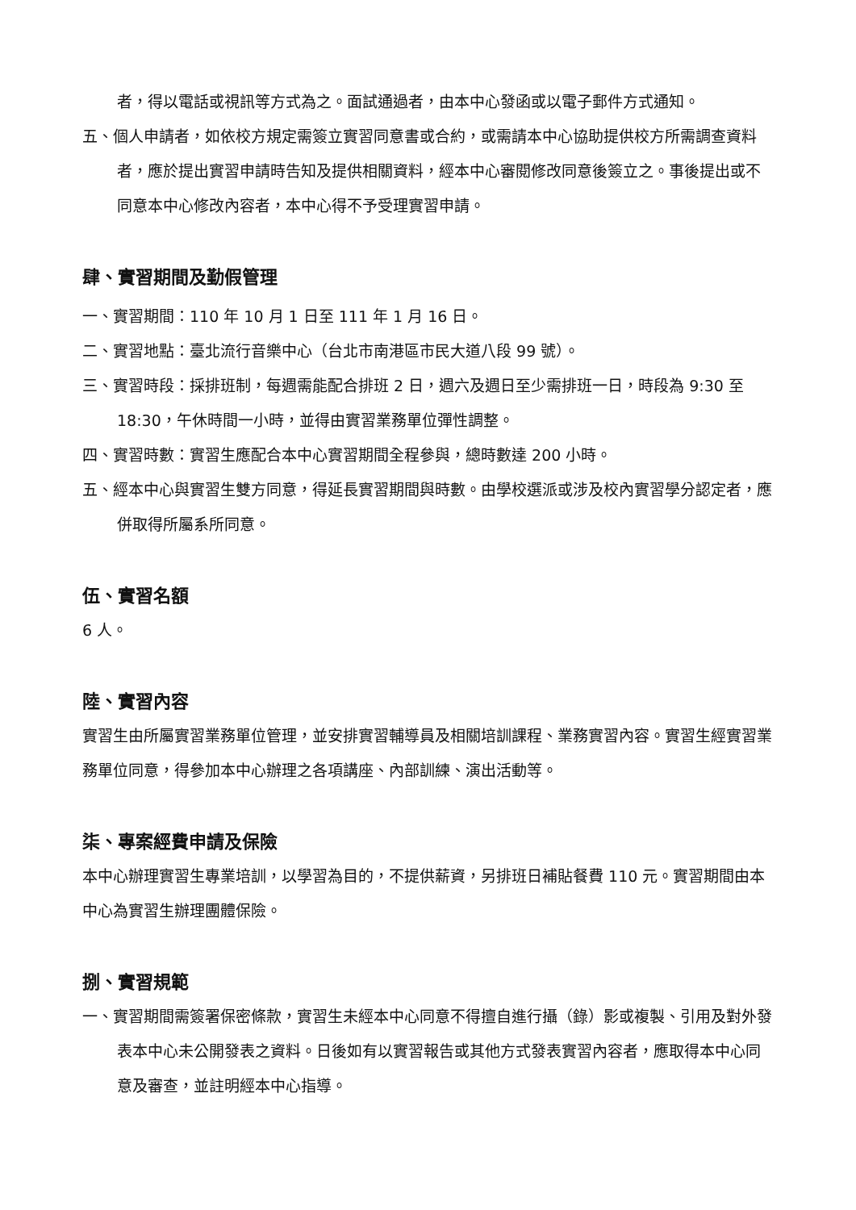者，得以電話或視訊等方式為之。面試通過者，由本中心發函或以電子郵件方式通知。
五、個人申請者，如依校方規定需簽立實習同意書或合約，或需請本中心協助提供校方所需調查資料者，應於提出實習申請時告知及提供相關資料，經本中心審閱修改同意後簽立之。事後提出或不同意本中心修改內容者，本中心得不予受理實習申請。
肆、實習期間及勤假管理
一、實習期間：110 年 10 月 1 日至 111 年 1 月 16 日。
二、實習地點：臺北流行音樂中心（台北市南港區市民大道八段 99 號）。
三、實習時段：採排班制，每週需能配合排班 2 日，週六及週日至少需排班一日，時段為 9:30 至 18:30，午休時間一小時，並得由實習業務單位彈性調整。
四、實習時數：實習生應配合本中心實習期間全程參與，總時數達 200 小時。
五、經本中心與實習生雙方同意，得延長實習期間與時數。由學校選派或涉及校內實習學分認定者，應併取得所屬系所同意。
伍、實習名額
6 人。
陸、實習內容
實習生由所屬實習業務單位管理，並安排實習輔導員及相關培訓課程、業務實習內容。實習生經實習業務單位同意，得參加本中心辦理之各項講座、內部訓練、演出活動等。
柒、專案經費申請及保險
本中心辦理實習生專業培訓，以學習為目的，不提供薪資，另排班日補貼餐費 110 元。實習期間由本中心為實習生辦理團體保險。
捌、實習規範
一、實習期間需簽署保密條款，實習生未經本中心同意不得擅自進行攝（錄）影或複製、引用及對外發表本中心未公開發表之資料。日後如有以實習報告或其他方式發表實習內容者，應取得本中心同意及審查，並註明經本中心指導。